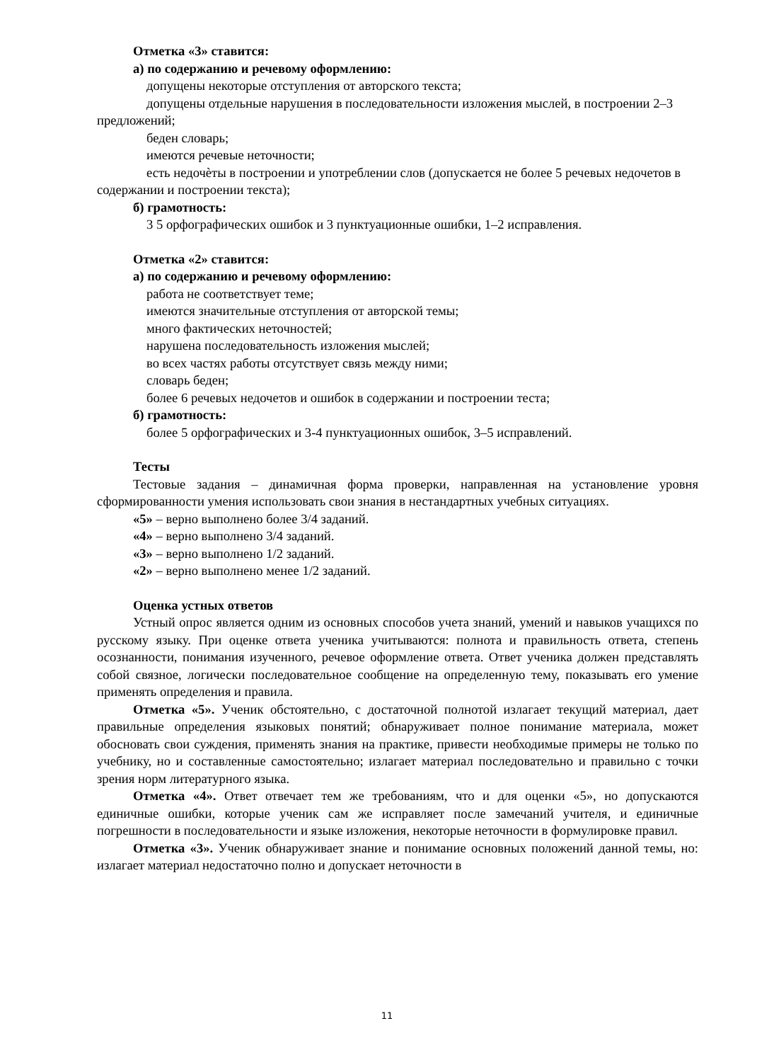Отметка «3» ставится:
а) по содержанию и речевому оформлению:
допущены некоторые отступления от авторского текста;
допущены отдельные нарушения в последовательности изложения мыслей, в построении 2–3 предложений;
беден словарь;
имеются речевые неточности;
есть недочѐты в построении и употреблении слов (допускается не более 5 речевых недочетов в содержании и построении текста);
б) грамотность:
3 5 орфографических ошибок и 3 пунктуационные ошибки, 1–2 исправления.
Отметка «2» ставится:
а) по содержанию и речевому оформлению:
работа не соответствует теме;
имеются значительные отступления от авторской темы;
много фактических неточностей;
нарушена последовательность изложения мыслей;
во всех частях работы отсутствует связь между ними;
словарь беден;
более 6 речевых недочетов и ошибок в содержании и построении теста;
б) грамотность:
более 5 орфографических и 3-4 пунктуационных ошибок, 3–5 исправлений.
Тесты
Тестовые задания – динамичная форма проверки, направленная на установление уровня сформированности умения использовать свои знания в нестандартных учебных ситуациях.
«5» – верно выполнено более 3/4 заданий.
«4» – верно выполнено 3/4 заданий.
«3» – верно выполнено 1/2 заданий.
«2» – верно выполнено менее 1/2 заданий.
Оценка устных ответов
Устный опрос является одним из основных способов учета знаний, умений и навыков учащихся по русскому языку. При оценке ответа ученика учитываются: полнота и правильность ответа, степень осознанности, понимания изученного, речевое оформление ответа. Ответ ученика должен представлять собой связное, логически последовательное сообщение на определенную тему, показывать его умение применять определения и правила.
Отметка «5». Ученик обстоятельно, с достаточной полнотой излагает текущий материал, дает правильные определения языковых понятий; обнаруживает полное понимание материала, может обосновать свои суждения, применять знания на практике, привести необходимые примеры не только по учебнику, но и составленные самостоятельно; излагает материал последовательно и правильно с точки зрения норм литературного языка.
Отметка «4». Ответ отвечает тем же требованиям, что и для оценки «5», но допускаются единичные ошибки, которые ученик сам же исправляет после замечаний учителя, и единичные погрешности в последовательности и языке изложения, некоторые неточности в формулировке правил.
Отметка «3». Ученик обнаруживает знание и понимание основных положений данной темы, но: излагает материал недостаточно полно и допускает неточности в
11